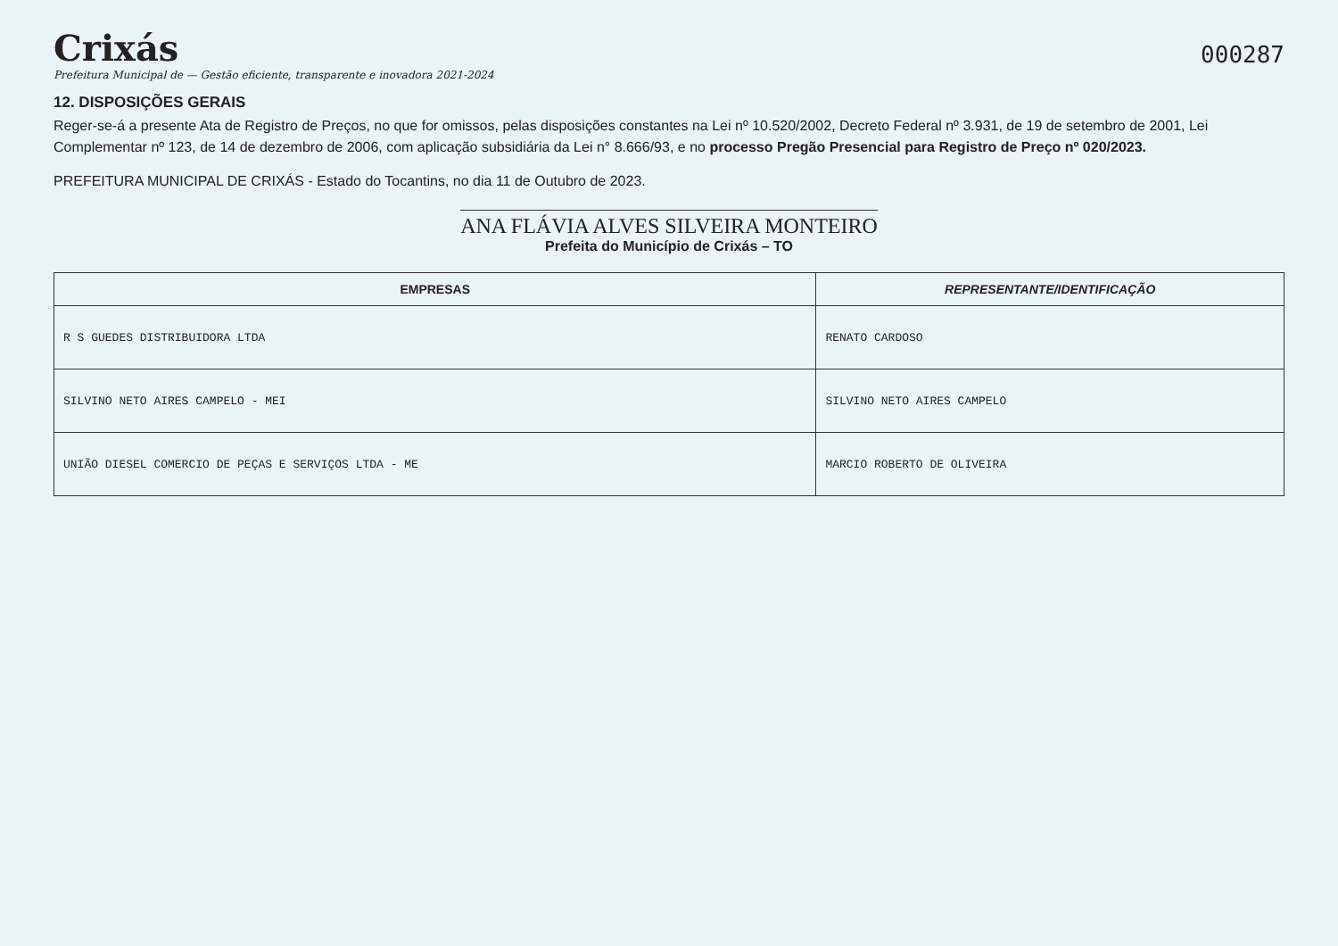Crixás
Prefeitura Municipal de — Gestão eficiente, transparente e inovadora 2021-2024
000287
12. DISPOSIÇÕES GERAIS
Reger-se-á a presente Ata de Registro de Preços, no que for omissos, pelas disposições constantes na Lei nº 10.520/2002, Decreto Federal nº 3.931, de 19 de setembro de 2001, Lei Complementar nº 123, de 14 de dezembro de 2006, com aplicação subsidiária da Lei n° 8.666/93, e no processo Pregão Presencial para Registro de Preço nº 020/2023.
PREFEITURA MUNICIPAL DE CRIXÁS - Estado do Tocantins, no dia 11 de Outubro de 2023.
ANA FLÁVIA ALVES SILVEIRA MONTEIRO
Prefeita do Município de Crixás – TO
| EMPRESAS | REPRESENTANTE/IDENTIFICAÇÃO |
| --- | --- |
| R S GUEDES DISTRIBUIDORA LTDA | RENATO CARDOSO |
| SILVINO NETO AIRES CAMPELO - MEI | SILVINO NETO AIRES CAMPELO |
| UNIÃO DIESEL COMERCIO DE PEÇAS E SERVIÇOS LTDA - ME | MARCIO ROBERTO DE OLIVEIRA |